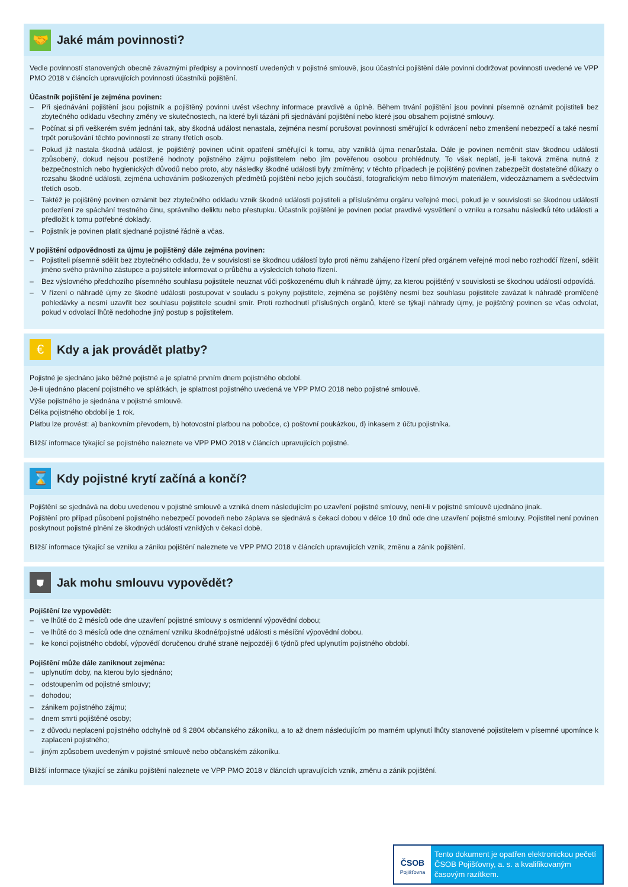🤝
Jaké mám povinnosti?
Vedle povinností stanovených obecně závaznými předpisy a povinností uvedených v pojistné smlouvě, jsou účastníci pojištění dále povinni dodržovat povinnosti uvedené ve VPP PMO 2018 v článcích upravujících povinnosti účastníků pojištění.
Účastník pojištění je zejména povinen:
– Při sjednávání pojištění jsou pojistník a pojištěný povinni uvést všechny informace pravdivě a úplně. Během trvání pojištění jsou povinni písemně oznámit pojistiteli bez zbytečného odkladu všechny změny ve skutečnostech, na které byli tázáni při sjednávání pojištění nebo které jsou obsahem pojistné smlouvy.
– Počínat si při veškerém svém jednání tak, aby škodná událost nenastala, zejména nesmí porušovat povinnosti směřující k odvrácení nebo zmenšení nebezpečí a také nesmí trpět porušování těchto povinností ze strany třetích osob.
– Pokud již nastala škodná událost, je pojištěný povinen učinit opatření směřující k tomu, aby vzniklá újma nenarůstala. Dále je povinen neměnit stav škodnou událostí způsobený, dokud nejsou postižené hodnoty pojistného zájmu pojistitelem nebo jím pověřenou osobou prohlédnuty. To však neplatí, je-li taková změna nutná z bezpečnostních nebo hygienických důvodů nebo proto, aby následky škodné události byly zmírněny; v těchto případech je pojištěný povinen zabezpečit dostatečné důkazy o rozsahu škodné události, zejména uchováním poškozených předmětů pojištění nebo jejich součástí, fotografickým nebo filmovým materiálem, videozáznamem a svědectvím třetích osob.
– Taktéž je pojištěný povinen oznámit bez zbytečného odkladu vznik škodné události pojistiteli a příslušnému orgánu veřejné moci, pokud je v souvislosti se škodnou událostí podezření ze spáchání trestného činu, správního deliktu nebo přestupku. Účastník pojištění je povinen podat pravdivé vysvětlení o vzniku a rozsahu následků této události a předložit k tomu potřebné doklady.
– Pojistník je povinen platit sjednané pojistné řádně a včas.
V pojištění odpovědnosti za újmu je pojištěný dále zejména povinen:
– Pojistiteli písemně sdělit bez zbytečného odkladu, že v souvislosti se škodnou událostí bylo proti němu zahájeno řízení před orgánem veřejné moci nebo rozhodčí řízení, sdělit jméno svého právního zástupce a pojistitele informovat o průběhu a výsledcích tohoto řízení.
– Bez výslovného předchozího písemného souhlasu pojistitele neuznat vůči poškozenému dluh k náhradě újmy, za kterou pojištěný v souvislosti se škodnou událostí odpovídá.
– V řízení o náhradě újmy ze škodné události postupovat v souladu s pokyny pojistitele, zejména se pojištěný nesmí bez souhlasu pojistitele zavázat k náhradě promlčené pohledávky a nesmí uzavřít bez souhlasu pojistitele soudní smír. Proti rozhodnutí příslušných orgánů, které se týkají náhrady újmy, je pojištěný povinen se včas odvolat, pokud v odvolací lhůtě nedohodne jiný postup s pojistitelem.
€
Kdy a jak provádět platby?
Pojistné je sjednáno jako běžné pojistné a je splatné prvním dnem pojistného období.
Je-li ujednáno placení pojistného ve splátkách, je splatnost pojistného uvedená ve VPP PMO 2018 nebo pojistné smlouvě.
Výše pojistného je sjednána v pojistné smlouvě.
Délka pojistného období je 1 rok.
Platbu lze provést: a) bankovním převodem, b) hotovostní platbou na pobočce, c) poštovní poukázkou, d) inkasem z účtu pojistníka.
Bližší informace týkající se pojistného naleznete ve VPP PMO 2018 v článcích upravujících pojistné.
⌛
Kdy pojistné krytí začíná a končí?
Pojištění se sjednává na dobu uvedenou v pojistné smlouvě a vzniká dnem následujícím po uzavření pojistné smlouvy, není-li v pojistné smlouvě ujednáno jinak.
Pojištění pro případ působení pojistného nebezpečí povodeň nebo záplava se sjednává s čekací dobou v délce 10 dnů ode dne uzavření pojistné smlouvy. Pojistitel není povinen poskytnout pojistné plnění ze škodných událostí vzniklých v čekací době.
Bližší informace týkající se vzniku a zániku pojištění naleznete ve VPP PMO 2018 v článcích upravujících vznik, změnu a zánik pojištění.
⛊
Jak mohu smlouvu vypovědět?
Pojištění lze vypovědět:
– ve lhůtě do 2 měsíců ode dne uzavření pojistné smlouvy s osmidenní výpovědní dobou;
– ve lhůtě do 3 měsíců ode dne oznámení vzniku škodné/pojistné události s měsíční výpovědní dobou.
– ke konci pojistného období, výpovědí doručenou druhé straně nejpozději 6 týdnů před uplynutím pojistného období.
Pojištění může dále zaniknout zejména:
– uplynutím doby, na kterou bylo sjednáno;
– odstoupením od pojistné smlouvy;
– dohodou;
– zánikem pojistného zájmu;
– dnem smrti pojištěné osoby;
– z důvodu neplacení pojistného odchylně od § 2804 občanského zákoníku, a to až dnem následujícím po marném uplynutí lhůty stanovené pojistitelem v písemné upomínce k zaplacení pojistného;
– jiným způsobem uvedeným v pojistné smlouvě nebo občanském zákoníku.
Bližší informace týkající se zániku pojištění naleznete ve VPP PMO 2018 v článcích upravujících vznik, změnu a zánik pojištění.
ČSOB
Pojišťovna
Tento dokument je opatřen elektronickou pečetí ČSOB Pojišťovny, a. s. a kvalifikovaným časovým razítkem.